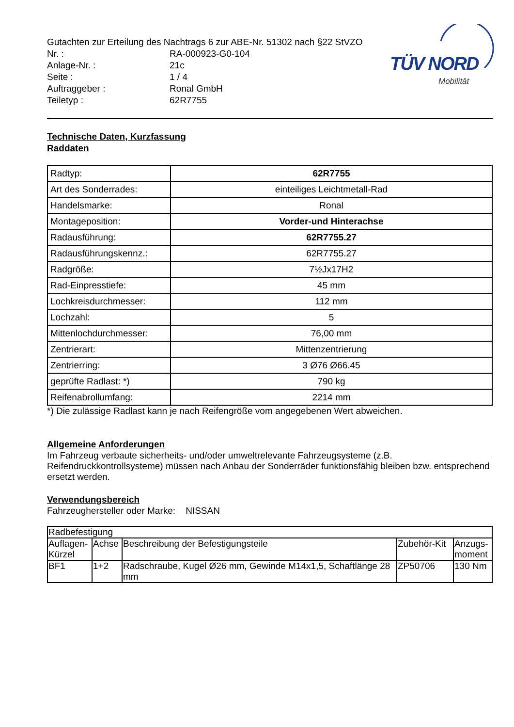Gutachten zur Erteilung des Nachtrags 6 zur ABE-Nr. 51302 nach §22 StVZO
| Nr. : | RA-000923-G0-104 |
| Anlage-Nr. : | 21c |
| Seite : | 1 / 4 |
| Auftraggeber : | Ronal GmbH |
| Teiletyp : | 62R7755 |
TÜV NORD
Mobilität
Technische Daten, Kurzfassung
Raddaten
| Radtyp: | 62R7755 |
| Art des Sonderrades: | einteiliges Leichtmetall-Rad |
| Handelsmarke: | Ronal |
| Montageposition: | Vorder-und Hinterachse |
| Radausführung: | 62R7755.27 |
| Radausführungskennz.: | 62R7755.27 |
| Radgröße: | 7½Jx17H2 |
| Rad-Einpresstiefe: | 45 mm |
| Lochkreisdurchmesser: | 112 mm |
| Lochzahl: | 5 |
| Mittenlochdurchmesser: | 76,00 mm |
| Zentrierart: | Mittenzentrierung |
| Zentrierring: | 3 Ø76 Ø66.45 |
| geprüfte Radlast: *) | 790 kg |
| Reifenabrollumfang: | 2214 mm |
*) Die zulässige Radlast kann je nach Reifengröße vom angegebenen Wert abweichen.
Allgemeine Anforderungen
Im Fahrzeug verbaute sicherheits- und/oder umweltrelevante Fahrzeugsysteme (z.B. Reifendruckkontrollsysteme) müssen nach Anbau der Sonderräder funktionsfähig bleiben bzw. entsprechend ersetzt werden.
Verwendungsbereich
Fahrzeughersteller oder Marke: NISSAN
| Radbefestigung | | | | |
| --- | --- | --- | --- | --- |
| Auflagen-Kürzel | Achse | Beschreibung der Befestigungsteile | Zubehör-Kit | Anzugs-moment |
| BF1 | 1+2 | Radschraube, Kugel Ø26 mm, Gewinde M14x1,5, Schaftlänge 28 mm | ZP50706 | 130 Nm |